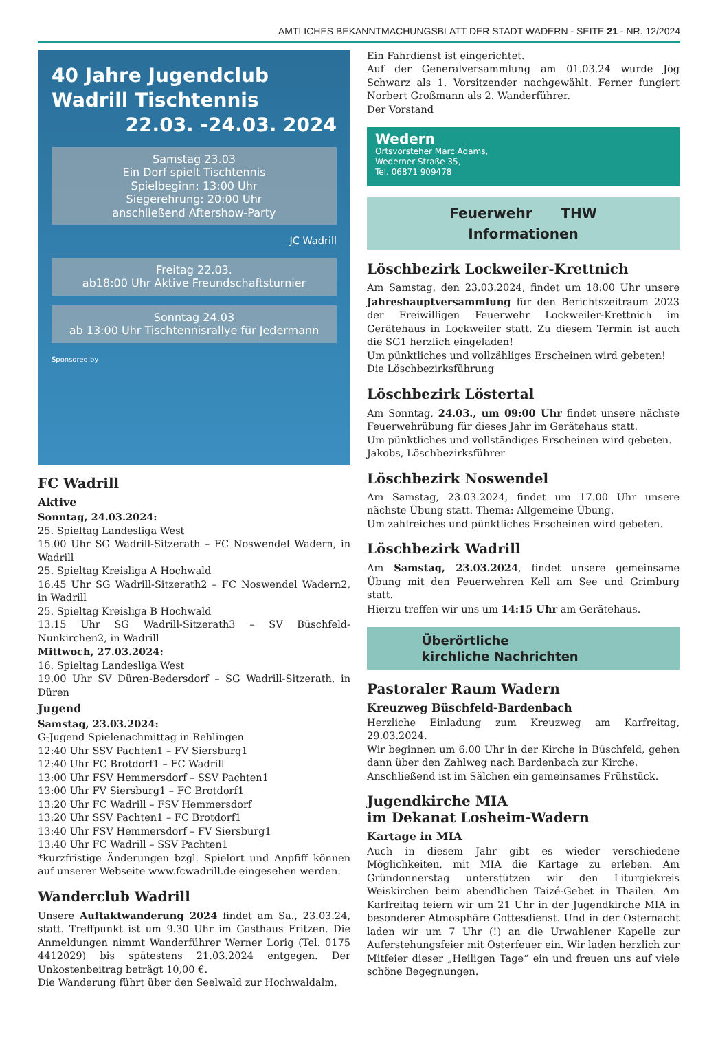AMTLICHES BEKANNTMACHUNGSBLATT DER STADT WADERN - SEITE 21 - NR. 12/2024
40 Jahre Jugendclub Wadrill Tischtennis
22.03. -24.03. 2024
Samstag 23.03
Ein Dorf spielt Tischtennis
Spielbeginn: 13:00 Uhr
Siegerehrung: 20:00 Uhr
anschließend Aftershow-Party
JC Wadrill
Freitag 22.03.
ab18:00 Uhr Aktive Freundschaftsturnier
Sonntag 24.03
ab 13:00 Uhr Tischtennisrallye für Jedermann
Sponsored by
FC Wadrill
Aktive
Sonntag, 24.03.2024:
25. Spieltag Landesliga West
15.00 Uhr SG Wadrill-Sitzerath – FC Noswendel Wadern, in Wadrill
25. Spieltag Kreisliga A Hochwald
16.45 Uhr SG Wadrill-Sitzerath2 – FC Noswendel Wadern2, in Wadrill
25. Spieltag Kreisliga B Hochwald
13.15 Uhr SG Wadrill-Sitzerath3 – SV Büschfeld-Nunkirchen2, in Wadrill
Mittwoch, 27.03.2024:
16. Spieltag Landesliga West
19.00 Uhr SV Düren-Bedersdorf – SG Wadrill-Sitzerath, in Düren
Jugend
Samstag, 23.03.2024:
G-Jugend Spielenachmittag in Rehlingen
12:40 Uhr SSV Pachten1 – FV Siersburg1
12:40 Uhr FC Brotdorf1 – FC Wadrill
13:00 Uhr FSV Hemmersdorf – SSV Pachten1
13:00 Uhr FV Siersburg1 – FC Brotdorf1
13:20 Uhr FC Wadrill – FSV Hemmersdorf
13:20 Uhr SSV Pachten1 – FC Brotdorf1
13:40 Uhr FSV Hemmersdorf – FV Siersburg1
13:40 Uhr FC Wadrill – SSV Pachten1
*kurzfristige Änderungen bzgl. Spielort und Anpfiff können auf unserer Webseite www.fcwadrill.de eingesehen werden.
Wanderclub Wadrill
Unsere Auftaktwanderung 2024 findet am Sa., 23.03.24, statt. Treffpunkt ist um 9.30 Uhr im Gasthaus Fritzen. Die Anmeldungen nimmt Wanderführer Werner Lorig (Tel. 0175 4412029) bis spätestens 21.03.2024 entgegen. Der Unkostenbeitrag beträgt 10,00 €.
Die Wanderung führt über den Seelwald zur Hochwaldalm.
Ein Fahrdienst ist eingerichtet.
Auf der Generalversammlung am 01.03.24 wurde Jög Schwarz als 1. Vorsitzender nachgewählt. Ferner fungiert Norbert Großmann als 2. Wanderführer.
Der Vorstand
Wedern
Ortsvorsteher Marc Adams,
Wederner Straße 35,
Tel. 06871 909478
Feuerwehr THW
Informationen
Löschbezirk Lockweiler-Krettnich
Am Samstag, den 23.03.2024, findet um 18:00 Uhr unsere Jahreshauptversammlung für den Berichtszeitraum 2023 der Freiwilligen Feuerwehr Lockweiler-Krettnich im Gerätehaus in Lockweiler statt. Zu diesem Termin ist auch die SG1 herzlich eingeladen!
Um pünktliches und vollzähliges Erscheinen wird gebeten!
Die Löschbezirksführung
Löschbezirk Löstertal
Am Sonntag, 24.03., um 09:00 Uhr findet unsere nächste Feuerwehrübung für dieses Jahr im Gerätehaus statt.
Um pünktliches und vollständiges Erscheinen wird gebeten.
Jakobs, Löschbezirksführer
Löschbezirk Noswendel
Am Samstag, 23.03.2024, findet um 17.00 Uhr unsere nächste Übung statt. Thema: Allgemeine Übung.
Um zahlreiches und pünktliches Erscheinen wird gebeten.
Löschbezirk Wadrill
Am Samstag, 23.03.2024, findet unsere gemeinsame Übung mit den Feuerwehren Kell am See und Grimburg statt.
Hierzu treffen wir uns um 14:15 Uhr am Gerätehaus.
Überörtliche
kirchliche Nachrichten
Pastoraler Raum Wadern
Kreuzweg Büschfeld-Bardenbach
Herzliche Einladung zum Kreuzweg am Karfreitag, 29.03.2024.
Wir beginnen um 6.00 Uhr in der Kirche in Büschfeld, gehen dann über den Zahlweg nach Bardenbach zur Kirche.
Anschließend ist im Sälchen ein gemeinsames Frühstück.
Jugendkirche MIA
im Dekanat Losheim-Wadern
Kartage in MIA
Auch in diesem Jahr gibt es wieder verschiedene Möglichkeiten, mit MIA die Kartage zu erleben. Am Gründonnerstag unterstützen wir den Liturgiekreis Weiskirchen beim abendlichen Taizé-Gebet in Thailen. Am Karfreitag feiern wir um 21 Uhr in der Jugendkirche MIA in besonderer Atmosphäre Gottesdienst. Und in der Osternacht laden wir um 7 Uhr (!) an die Urwahlener Kapelle zur Auferstehungsfeier mit Osterfeuer ein. Wir laden herzlich zur Mitfeier dieser „Heiligen Tage“ ein und freuen uns auf viele schöne Begegnungen.